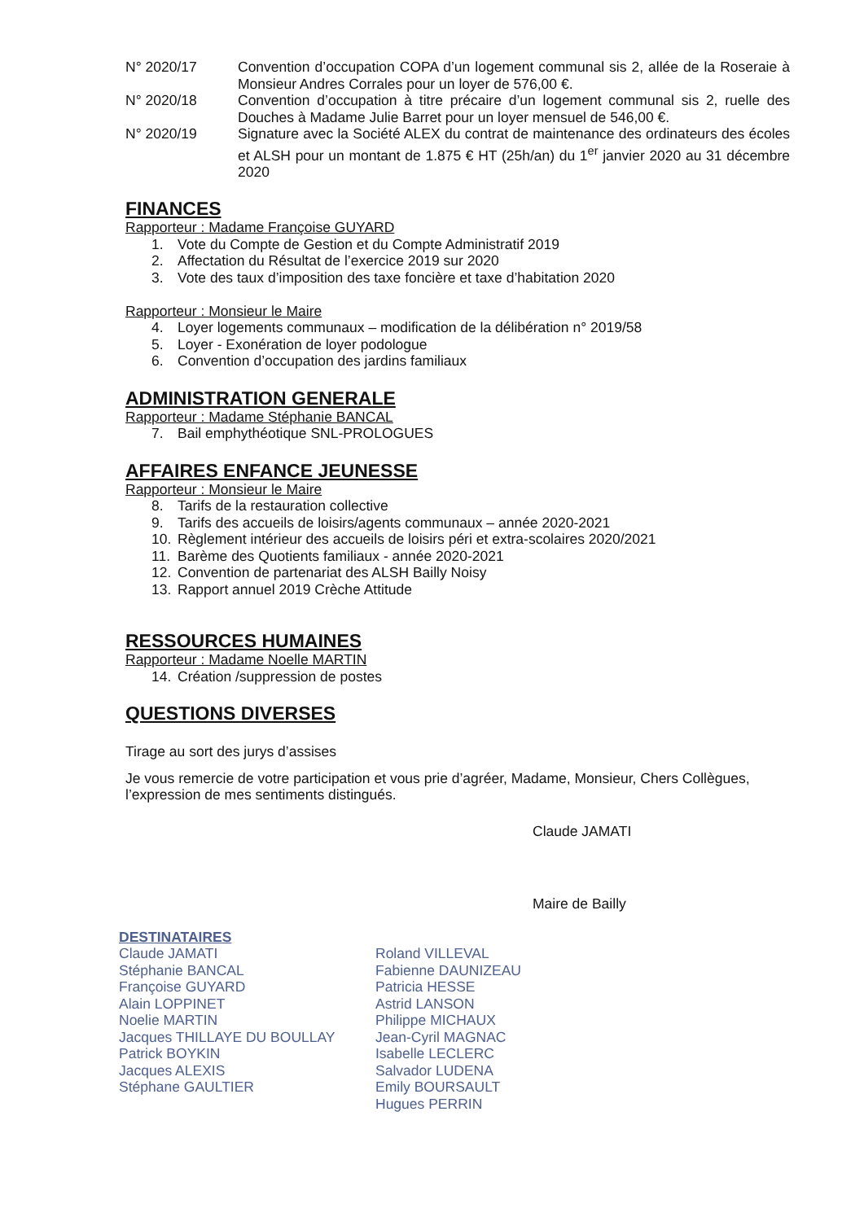N° 2020/17 Convention d’occupation COPA d’un logement communal sis 2, allée de la Roseraie à Monsieur Andres Corrales pour un loyer de 576,00 €.
N° 2020/18 Convention d’occupation à titre précaire d’un logement communal sis 2, ruelle des Douches à Madame Julie Barret pour un loyer mensuel de 546,00 €.
N° 2020/19 Signature avec la Société ALEX du contrat de maintenance des ordinateurs des écoles et ALSH pour un montant de 1.875 € HT (25h/an) du 1<sup>er</sup> janvier 2020 au 31 décembre 2020
FINANCES
Rapporteur : Madame Françoise GUYARD
1. Vote du Compte de Gestion et du Compte Administratif 2019
2. Affectation du Résultat de l’exercice 2019 sur 2020
3. Vote des taux d’imposition des taxe foncière et taxe d’habitation 2020
Rapporteur : Monsieur le Maire
4. Loyer logements communaux – modification de la délibération n° 2019/58
5. Loyer - Exonération de loyer podologue
6. Convention d’occupation des jardins familiaux
ADMINISTRATION GENERALE
Rapporteur : Madame Stéphanie BANCAL
7. Bail emphythéotique SNL-PROLOGUES
AFFAIRES ENFANCE JEUNESSE
Rapporteur : Monsieur le Maire
8. Tarifs de la restauration collective
9. Tarifs des accueils de loisirs/agents communaux – année 2020-2021
10. Règlement intérieur des accueils de loisirs péri et extra-scolaires 2020/2021
11. Barème des Quotients familiaux - année 2020-2021
12. Convention de partenariat des ALSH Bailly Noisy
13. Rapport annuel 2019 Crèche Attitude
RESSOURCES HUMAINES
Rapporteur : Madame Noelle MARTIN
14. Création /suppression de postes
QUESTIONS DIVERSES
Tirage au sort des jurys d’assises
Je vous remercie de votre participation et vous prie d’agréer, Madame, Monsieur, Chers Collègues, l’expression de mes sentiments distingués.
Claude JAMATI
Maire de Bailly
DESTINATAIRES
Claude JAMATI
Stéphanie BANCAL
Françoise GUYARD
Alain LOPPINET
Noelie MARTIN
Jacques THILLAYE DU BOULLAY
Patrick BOYKIN
Jacques ALEXIS
Stéphane GAULTIER
Roland VILLEVAL
Fabienne DAUNIZEAU
Patricia HESSE
Astrid LANSON
Philippe MICHAUX
Jean-Cyril MAGNAC
Isabelle LECLERC
Salvador LUDENA
Emily BOURSAULT
Hugues PERRIN